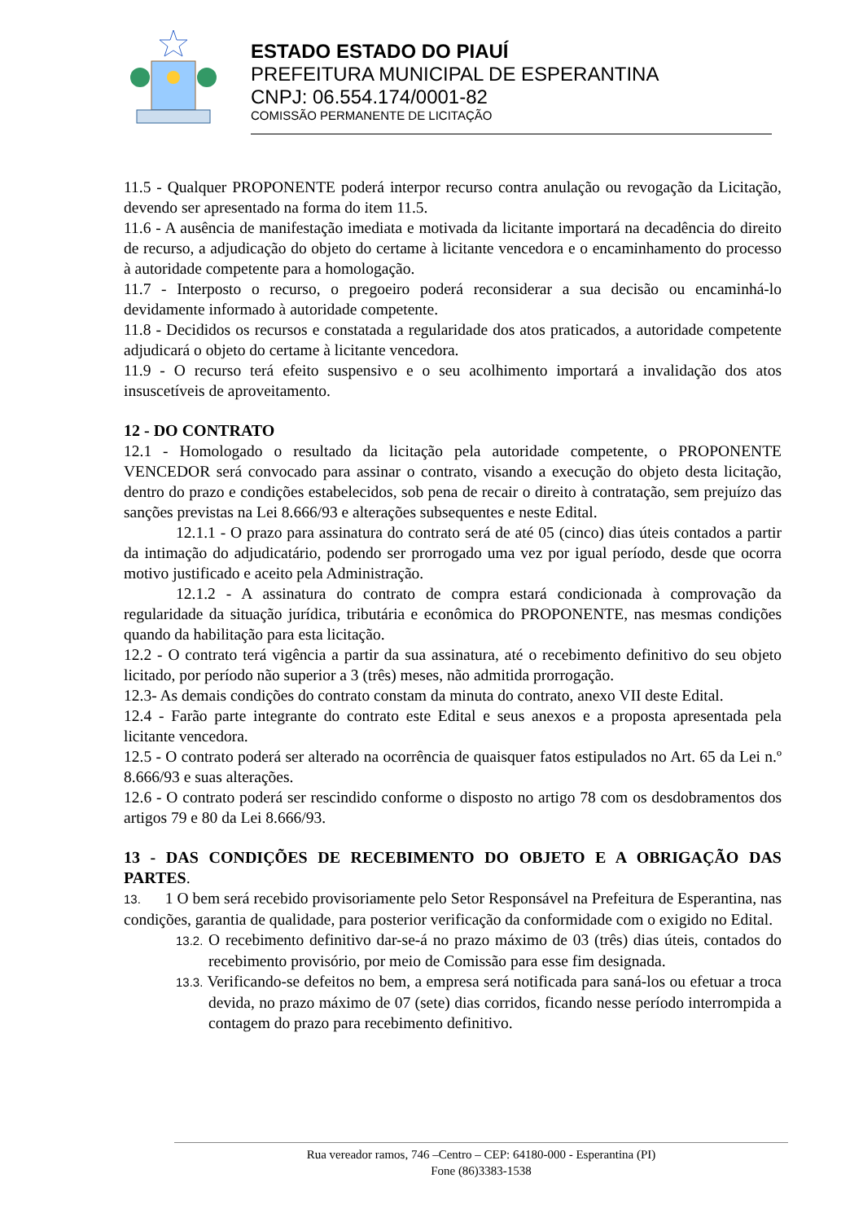ESTADO ESTADO DO PIAUÍ
PREFEITURA MUNICIPAL DE ESPERANTINA
CNPJ: 06.554.174/0001-82
COMISSÃO PERMANENTE DE LICITAÇÃO
11.5 - Qualquer PROPONENTE poderá interpor recurso contra anulação ou revogação da Licitação, devendo ser apresentado na forma do item 11.5.
11.6 - A ausência de manifestação imediata e motivada da licitante importará na decadência do direito de recurso, a adjudicação do objeto do certame à licitante vencedora e o encaminhamento do processo à autoridade competente para a homologação.
11.7 - Interposto o recurso, o pregoeiro poderá reconsiderar a sua decisão ou encaminhá-lo devidamente informado à autoridade competente.
11.8 - Decididos os recursos e constatada a regularidade dos atos praticados, a autoridade competente adjudicará o objeto do certame à licitante vencedora.
11.9 - O recurso terá efeito suspensivo e o seu acolhimento importará a invalidação dos atos insuscetíveis de aproveitamento.
12 - DO CONTRATO
12.1 - Homologado o resultado da licitação pela autoridade competente, o PROPONENTE VENCEDOR será convocado para assinar o contrato, visando a execução do objeto desta licitação, dentro do prazo e condições estabelecidos, sob pena de recair o direito à contratação, sem prejuízo das sanções previstas na Lei 8.666/93 e alterações subsequentes e neste Edital.
12.1.1 - O prazo para assinatura do contrato será de até 05 (cinco) dias úteis contados a partir da intimação do adjudicatário, podendo ser prorrogado uma vez por igual período, desde que ocorra motivo justificado e aceito pela Administração.
12.1.2 - A assinatura do contrato de compra estará condicionada à comprovação da regularidade da situação jurídica, tributária e econômica do PROPONENTE, nas mesmas condições quando da habilitação para esta licitação.
12.2 - O contrato terá vigência a partir da sua assinatura, até o recebimento definitivo do seu objeto licitado, por período não superior a 3 (três) meses, não admitida prorrogação.
12.3- As demais condições do contrato constam da minuta do contrato, anexo VII deste Edital.
12.4 - Farão parte integrante do contrato este Edital e seus anexos e a proposta apresentada pela licitante vencedora.
12.5 - O contrato poderá ser alterado na ocorrência de quaisquer fatos estipulados no Art. 65 da Lei n.º 8.666/93 e suas alterações.
12.6 - O contrato poderá ser rescindido conforme o disposto no artigo 78 com os desdobramentos dos artigos 79 e 80 da Lei 8.666/93.
13 - DAS CONDIÇÕES DE RECEBIMENTO DO OBJETO E A OBRIGAÇÃO DAS PARTES.
13. 1 O bem será recebido provisoriamente pelo Setor Responsável na Prefeitura de Esperantina, nas condições, garantia de qualidade, para posterior verificação da conformidade com o exigido no Edital.
13.2. O recebimento definitivo dar-se-á no prazo máximo de 03 (três) dias úteis, contados do recebimento provisório, por meio de Comissão para esse fim designada.
13.3. Verificando-se defeitos no bem, a empresa será notificada para saná-los ou efetuar a troca devida, no prazo máximo de 07 (sete) dias corridos, ficando nesse período interrompida a contagem do prazo para recebimento definitivo.
Rua vereador ramos, 746 –Centro – CEP: 64180-000 - Esperantina (PI)
Fone (86)3383-1538